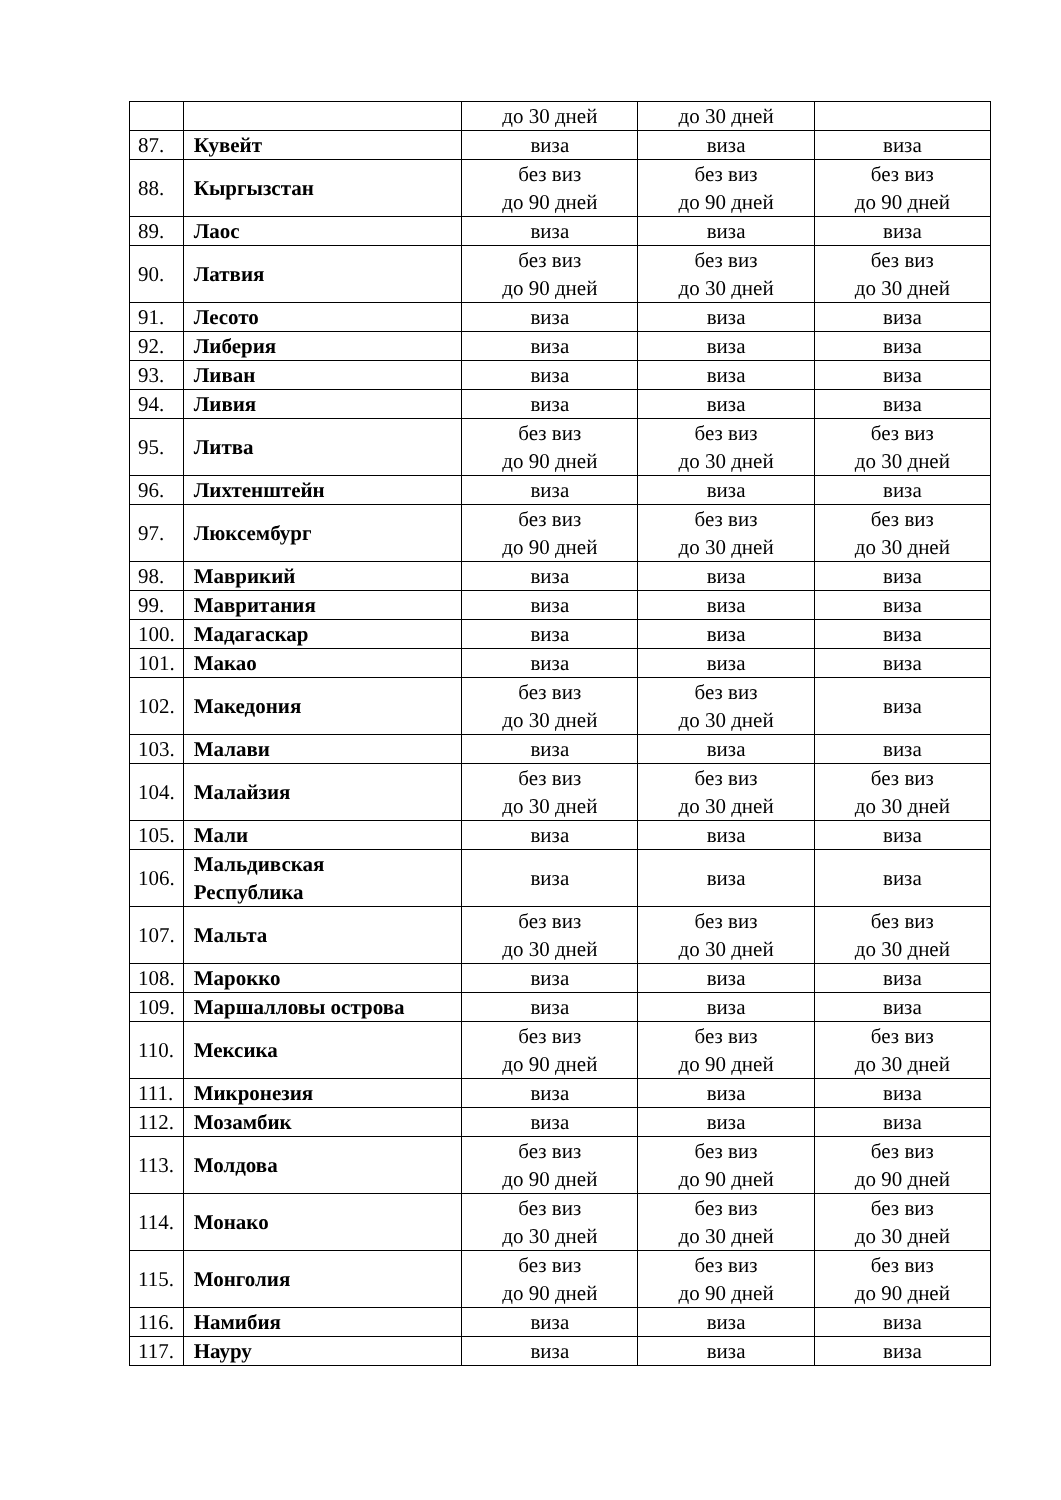| | | до 30 дней | до 30 дней | |
| 87. | Кувейт | виза | виза | виза |
| 88. | Кыргызстан | без виз до 90 дней | без виз до 90 дней | без виз до 90 дней |
| 89. | Лаос | виза | виза | виза |
| 90. | Латвия | без виз до 90 дней | без виз до 30 дней | без виз до 30 дней |
| 91. | Лесото | виза | виза | виза |
| 92. | Либерия | виза | виза | виза |
| 93. | Ливан | виза | виза | виза |
| 94. | Ливия | виза | виза | виза |
| 95. | Литва | без виз до 90 дней | без виз до 30 дней | без виз до 30 дней |
| 96. | Лихтенштейн | виза | виза | виза |
| 97. | Люксембург | без виз до 90 дней | без виз до 30 дней | без виз до 30 дней |
| 98. | Маврикий | виза | виза | виза |
| 99. | Мавритания | виза | виза | виза |
| 100. | Мадагаскар | виза | виза | виза |
| 101. | Макао | виза | виза | виза |
| 102. | Македония | без виз до 30 дней | без виз до 30 дней | виза |
| 103. | Малави | виза | виза | виза |
| 104. | Малайзия | без виз до 30 дней | без виз до 30 дней | без виз до 30 дней |
| 105. | Мали | виза | виза | виза |
| 106. | Мальдивская Республика | виза | виза | виза |
| 107. | Мальта | без виз до 30 дней | без виз до 30 дней | без виз до 30 дней |
| 108. | Марокко | виза | виза | виза |
| 109. | Маршалловы острова | виза | виза | виза |
| 110. | Мексика | без виз до 90 дней | без виз до 90 дней | без виз до 30 дней |
| 111. | Микронезия | виза | виза | виза |
| 112. | Мозамбик | виза | виза | виза |
| 113. | Молдова | без виз до 90 дней | без виз до 90 дней | без виз до 90 дней |
| 114. | Монако | без виз до 30 дней | без виз до 30 дней | без виз до 30 дней |
| 115. | Монголия | без виз до 90 дней | без виз до 90 дней | без виз до 90 дней |
| 116. | Намибия | виза | виза | виза |
| 117. | Науру | виза | виза | виза |